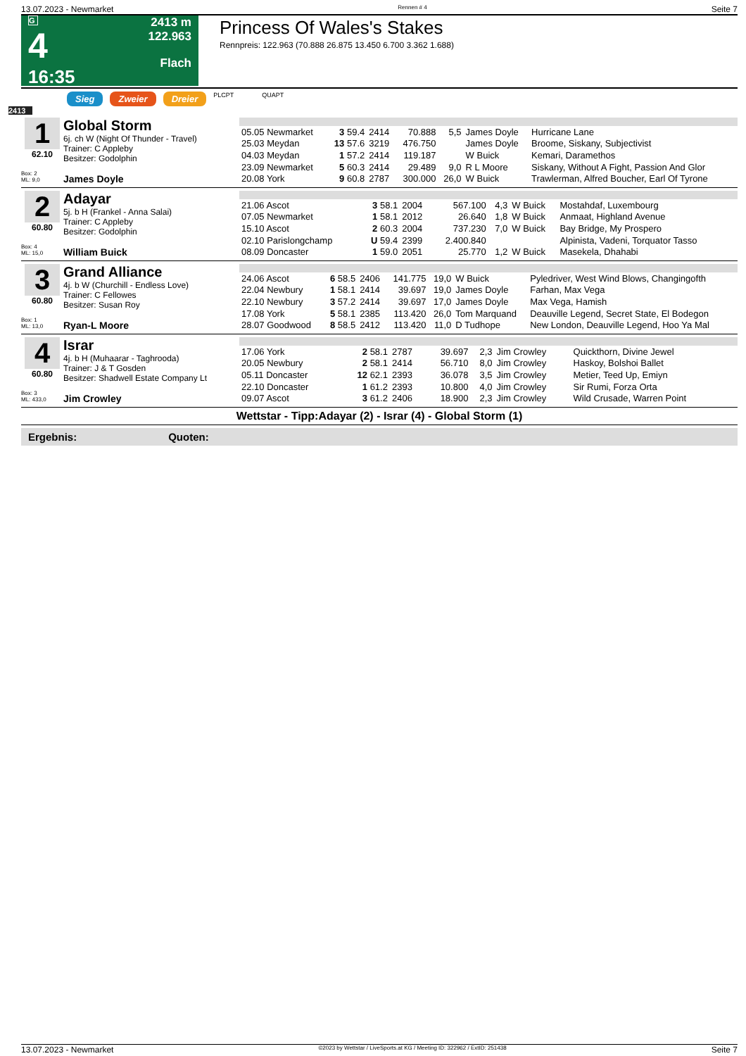13.07.2023 - Newmarket Rennen # 4 Seite 7
G
4
16:35
2413 m
122.963
Flach
Princess Of Wales's Stakes
Rennpreis: 122.963 (70.888 26.875 13.450 6.700 3.362 1.688)
Sieg Zweier Dreier PLCPT QUAPT
2413
1
62.10
Box: 2
ML: 9,0
Global Storm
6j. ch W (Night Of Thunder - Travel)
Trainer: C Appleby
Besitzer: Godolphin
James Doyle
| 05.05 Newmarket | 3 59.4 | 2414 | 70.888 | 5,5 | James Doyle | Hurricane Lane |
| 25.03 Meydan | 13 57.6 | 3219 | 476.750 | | James Doyle | Broome, Siskany, Subjectivist |
| 04.03 Meydan | 1 57.2 | 2414 | 119.187 | | W Buick | Kemari, Daramethos |
| 23.09 Newmarket | 5 60.3 | 2414 | 29.489 | 9,0 | R L Moore | Siskany, Without A Fight, Passion And Glor |
| 20.08 York | 9 60.8 | 2787 | 300.000 | 26,0 | W Buick | Trawlerman, Alfred Boucher, Earl Of Tyrone |
2
60.80
Box: 4
ML: 15,0
Adayar
5j. b H (Frankel - Anna Salai)
Trainer: C Appleby
Besitzer: Godolphin
William Buick
| 21.06 Ascot | 3 58.1 | 2004 | 567.100 | 4,3 | W Buick | Mostahdaf, Luxembourg |
| 07.05 Newmarket | 1 58.1 | 2012 | 26.640 | 1,8 | W Buick | Anmaat, Highland Avenue |
| 15.10 Ascot | 2 60.3 | 2004 | 737.230 | 7,0 | W Buick | Bay Bridge, My Prospero |
| 02.10 Parislongchamp | U 59.4 | 2399 | 2.400.840 | | | Alpinista, Vadeni, Torquator Tasso |
| 08.09 Doncaster | 1 59.0 | 2051 | 25.770 | 1,2 | W Buick | Masekela, Dhahabi |
3
60.80
Box: 1
ML: 13,0
Grand Alliance
4j. b W (Churchill - Endless Love)
Trainer: C Fellowes
Besitzer: Susan Roy
Ryan-L Moore
| 24.06 Ascot | 6 58.5 | 2406 | 141.775 | 19,0 | W Buick | Pyledriver, West Wind Blows, Changingofth |
| 22.04 Newbury | 1 58.1 | 2414 | 39.697 | 19,0 | James Doyle | Farhan, Max Vega |
| 22.10 Newbury | 3 57.2 | 2414 | 39.697 | 17,0 | James Doyle | Max Vega, Hamish |
| 17.08 York | 5 58.1 | 2385 | 113.420 | 26,0 | Tom Marquand | Deauville Legend, Secret State, El Bodegon |
| 28.07 Goodwood | 8 58.5 | 2412 | 113.420 | 11,0 | D Tudhope | New London, Deauville Legend, Hoo Ya Mal |
4
60.80
Box: 3
ML: 433,0
Israr
4j. b H (Muhaarar - Taghrooda)
Trainer: J & T Gosden
Besitzer: Shadwell Estate Company Lt
Jim Crowley
| 17.06 York | 2 58.1 | 2787 | 39.697 | 2,3 | Jim Crowley | Quickthorn, Divine Jewel |
| 20.05 Newbury | 2 58.1 | 2414 | 56.710 | 8,0 | Jim Crowley | Haskoy, Bolshoi Ballet |
| 05.11 Doncaster | 12 62.1 | 2393 | 36.078 | 3,5 | Jim Crowley | Metier, Teed Up, Emiyn |
| 22.10 Doncaster | 1 61.2 | 2393 | 10.800 | 4,0 | Jim Crowley | Sir Rumi, Forza Orta |
| 09.07 Ascot | 3 61.2 | 2406 | 18.900 | 2,3 | Jim Crowley | Wild Crusade, Warren Point |
Wettstar - Tipp:Adayar (2) - Israr (4) - Global Storm (1)
Ergebnis: Quoten:
13.07.2023 - Newmarket ©2023 by Wettstar / LiveSports.at KG / Meeting ID: 322962 / ExtID: 251438 Seite 7